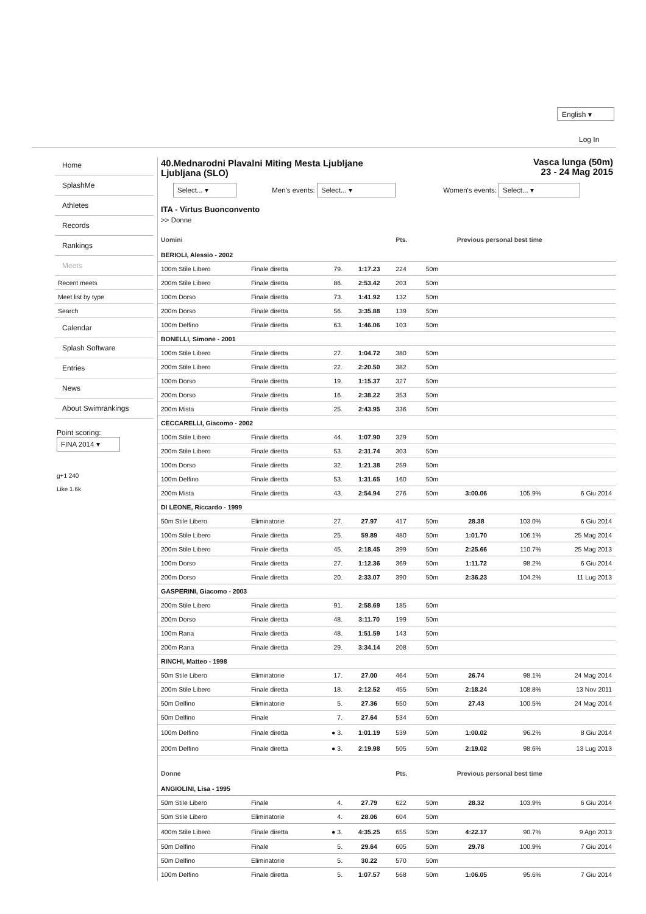English ▾
Log In
Home
SplashMe
Athletes
Records
Rankings
Meets
Recent meets
Meet list by type
Search
Calendar
Splash Software
Entries
News
About Swimrankings
Point scoring:
FINA 2014 ▾
g+1 240
Like 1.6k
Vasca lunga (50m)
23 - 24 Mag 2015
40.Mednarodni Plavalni Miting Mesta Ljubljane
Ljubljana (SLO)
Select... ▾ Men's events: Select... ▾ Women's events: Select... ▾
ITA - Virtus Buonconvento
>> Donne
| Uomini | | | | Pts. | | Previous personal best time | | |
| --- | --- | --- | --- | --- | --- | --- | --- | --- |
| BERIOLI, Alessio - 2002 | | | | | | | | |
| 100m Stile Libero | Finale diretta | 79. | 1:17.23 | 224 | 50m | | | |
| 200m Stile Libero | Finale diretta | 86. | 2:53.42 | 203 | 50m | | | |
| 100m Dorso | Finale diretta | 73. | 1:41.92 | 132 | 50m | | | |
| 200m Dorso | Finale diretta | 56. | 3:35.88 | 139 | 50m | | | |
| 100m Delfino | Finale diretta | 63. | 1:46.06 | 103 | 50m | | | |
| BONELLI, Simone - 2001 | | | | | | | | |
| 100m Stile Libero | Finale diretta | 27. | 1:04.72 | 380 | 50m | | | |
| 200m Stile Libero | Finale diretta | 22. | 2:20.50 | 382 | 50m | | | |
| 100m Dorso | Finale diretta | 19. | 1:15.37 | 327 | 50m | | | |
| 200m Dorso | Finale diretta | 16. | 2:38.22 | 353 | 50m | | | |
| 200m Mista | Finale diretta | 25. | 2:43.95 | 336 | 50m | | | |
| CECCARELLI, Giacomo - 2002 | | | | | | | | |
| 100m Stile Libero | Finale diretta | 44. | 1:07.90 | 329 | 50m | | | |
| 200m Stile Libero | Finale diretta | 53. | 2:31.74 | 303 | 50m | | | |
| 100m Dorso | Finale diretta | 32. | 1:21.38 | 259 | 50m | | | |
| 100m Delfino | Finale diretta | 53. | 1:31.65 | 160 | 50m | | | |
| 200m Mista | Finale diretta | 43. | 2:54.94 | 276 | 50m | 3:00.06 | 105.9% | 6 Giu 2014 |
| DI LEONE, Riccardo - 1999 | | | | | | | | |
| 50m Stile Libero | Eliminatorie | 27. | 27.97 | 417 | 50m | 28.38 | 103.0% | 6 Giu 2014 |
| 100m Stile Libero | Finale diretta | 25. | 59.89 | 480 | 50m | 1:01.70 | 106.1% | 25 Mag 2014 |
| 200m Stile Libero | Finale diretta | 45. | 2:18.45 | 399 | 50m | 2:25.66 | 110.7% | 25 Mag 2013 |
| 100m Dorso | Finale diretta | 27. | 1:12.36 | 369 | 50m | 1:11.72 | 98.2% | 6 Giu 2014 |
| 200m Dorso | Finale diretta | 20. | 2:33.07 | 390 | 50m | 2:36.23 | 104.2% | 11 Lug 2013 |
| GASPERINI, Giacomo - 2003 | | | | | | | | |
| 200m Stile Libero | Finale diretta | 91. | 2:58.69 | 185 | 50m | | | |
| 200m Dorso | Finale diretta | 48. | 3:11.70 | 199 | 50m | | | |
| 100m Rana | Finale diretta | 48. | 1:51.59 | 143 | 50m | | | |
| 200m Rana | Finale diretta | 29. | 3:34.14 | 208 | 50m | | | |
| RINCHI, Matteo - 1998 | | | | | | | | |
| 50m Stile Libero | Eliminatorie | 17. | 27.00 | 464 | 50m | 26.74 | 98.1% | 24 Mag 2014 |
| 200m Stile Libero | Finale diretta | 18. | 2:12.52 | 455 | 50m | 2:18.24 | 108.8% | 13 Nov 2011 |
| 50m Delfino | Eliminatorie | 5. | 27.36 | 550 | 50m | 27.43 | 100.5% | 24 Mag 2014 |
| 50m Delfino | Finale | 7. | 27.64 | 534 | 50m | | | |
| 100m Delfino | Finale diretta | ● 3. | 1:01.19 | 539 | 50m | 1:00.02 | 96.2% | 8 Giu 2014 |
| 200m Delfino | Finale diretta | ● 3. | 2:19.98 | 505 | 50m | 2:19.02 | 98.6% | 13 Lug 2013 |
| Donne | | | | Pts. | | Previous personal best time | | |
| ANGIOLINI, Lisa - 1995 | | | | | | | | |
| 50m Stile Libero | Finale | 4. | 27.79 | 622 | 50m | 28.32 | 103.9% | 6 Giu 2014 |
| 50m Stile Libero | Eliminatorie | 4. | 28.06 | 604 | 50m | | | |
| 400m Stile Libero | Finale diretta | ● 3. | 4:35.25 | 655 | 50m | 4:22.17 | 90.7% | 9 Ago 2013 |
| 50m Delfino | Finale | 5. | 29.64 | 605 | 50m | 29.78 | 100.9% | 7 Giu 2014 |
| 50m Delfino | Eliminatorie | 5. | 30.22 | 570 | 50m | | | |
| 100m Delfino | Finale diretta | 5. | 1:07.57 | 568 | 50m | 1:06.05 | 95.6% | 7 Giu 2014 |